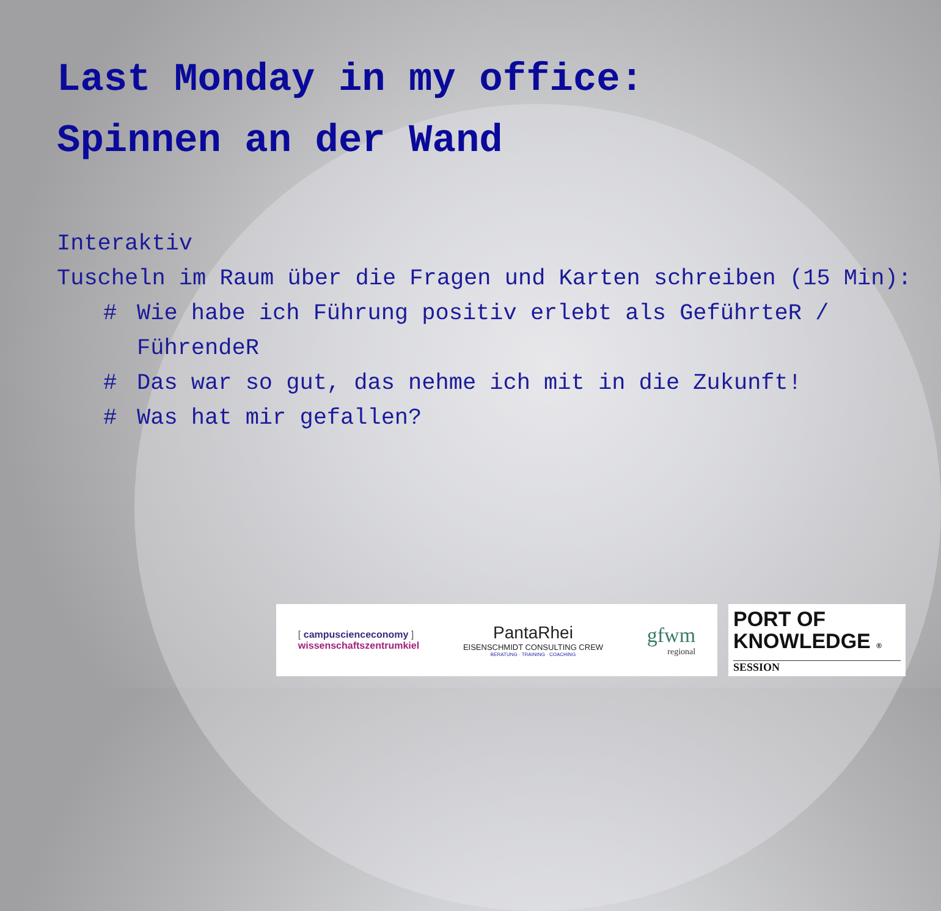Last Monday in my office:
Spinnen an der Wand
Interaktiv
Tuscheln im Raum über die Fragen und Karten schreiben (15 Min):
# Wie habe ich Führung positiv erlebt als GeführteR / FührendeR
# Das war so gut, das nehme ich mit in die Zukunft!
# Was hat mir gefallen?
[ campuscienceconomy ]
wissenschaftszentrumkiel
PantaRhei
EISENSCHMIDT CONSULTING CREW
BERATUNG · TRAINING · COACHING
gfwm
regional
PORT OF
KNOWLEDGE ®
SESSION